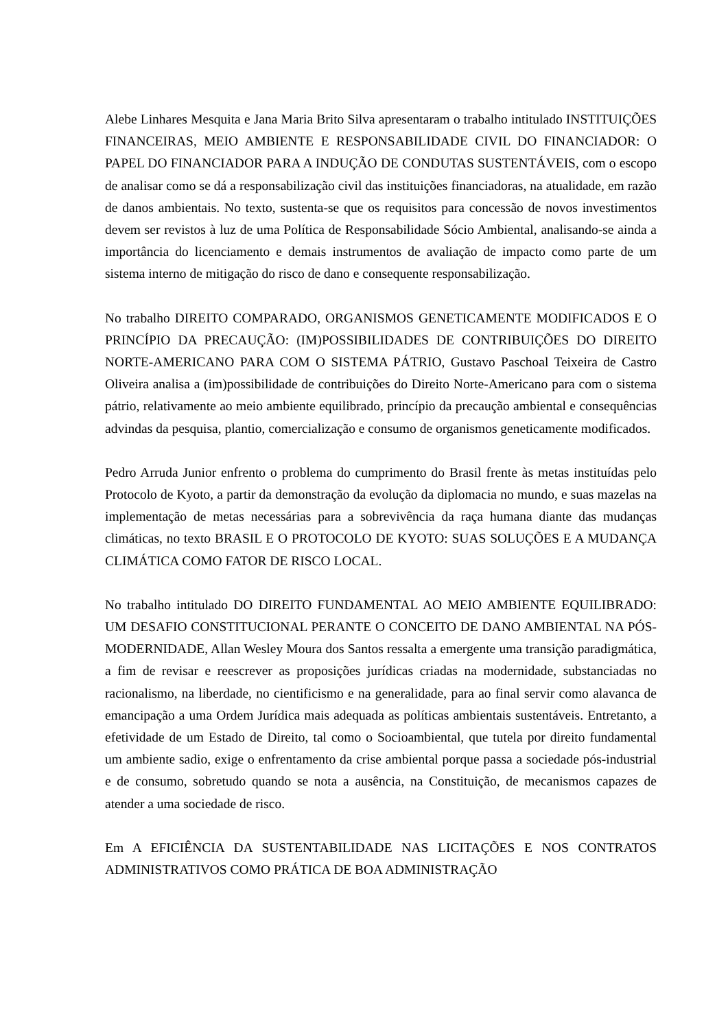Alebe Linhares Mesquita e Jana Maria Brito Silva apresentaram o trabalho intitulado INSTITUIÇÕES FINANCEIRAS, MEIO AMBIENTE E RESPONSABILIDADE CIVIL DO FINANCIADOR: O PAPEL DO FINANCIADOR PARA A INDUÇÃO DE CONDUTAS SUSTENTÁVEIS, com o escopo de analisar como se dá a responsabilização civil das instituições financiadoras, na atualidade, em razão de danos ambientais. No texto, sustenta-se que os requisitos para concessão de novos investimentos devem ser revistos à luz de uma Política de Responsabilidade Sócio Ambiental, analisando-se ainda a importância do licenciamento e demais instrumentos de avaliação de impacto como parte de um sistema interno de mitigação do risco de dano e consequente responsabilização.
No trabalho DIREITO COMPARADO, ORGANISMOS GENETICAMENTE MODIFICADOS E O PRINCÍPIO DA PRECAUÇÃO: (IM)POSSIBILIDADES DE CONTRIBUIÇÕES DO DIREITO NORTE-AMERICANO PARA COM O SISTEMA PÁTRIO, Gustavo Paschoal Teixeira de Castro Oliveira analisa a (im)possibilidade de contribuições do Direito Norte-Americano para com o sistema pátrio, relativamente ao meio ambiente equilibrado, princípio da precaução ambiental e consequências advindas da pesquisa, plantio, comercialização e consumo de organismos geneticamente modificados.
Pedro Arruda Junior enfrento o problema do cumprimento do Brasil frente às metas instituídas pelo Protocolo de Kyoto, a partir da demonstração da evolução da diplomacia no mundo, e suas mazelas na implementação de metas necessárias para a sobrevivência da raça humana diante das mudanças climáticas, no texto BRASIL E O PROTOCOLO DE KYOTO: SUAS SOLUÇÕES E A MUDANÇA CLIMÁTICA COMO FATOR DE RISCO LOCAL.
No trabalho intitulado DO DIREITO FUNDAMENTAL AO MEIO AMBIENTE EQUILIBRADO: UM DESAFIO CONSTITUCIONAL PERANTE O CONCEITO DE DANO AMBIENTAL NA PÓS-MODERNIDADE, Allan Wesley Moura dos Santos ressalta a emergente uma transição paradigmática, a fim de revisar e reescrever as proposições jurídicas criadas na modernidade, substanciadas no racionalismo, na liberdade, no cientificismo e na generalidade, para ao final servir como alavanca de emancipação a uma Ordem Jurídica mais adequada as políticas ambientais sustentáveis. Entretanto, a efetividade de um Estado de Direito, tal como o Socioambiental, que tutela por direito fundamental um ambiente sadio, exige o enfrentamento da crise ambiental porque passa a sociedade pós-industrial e de consumo, sobretudo quando se nota a ausência, na Constituição, de mecanismos capazes de atender a uma sociedade de risco.
Em A EFICIÊNCIA DA SUSTENTABILIDADE NAS LICITAÇÕES E NOS CONTRATOS ADMINISTRATIVOS COMO PRÁTICA DE BOA ADMINISTRAÇÃO